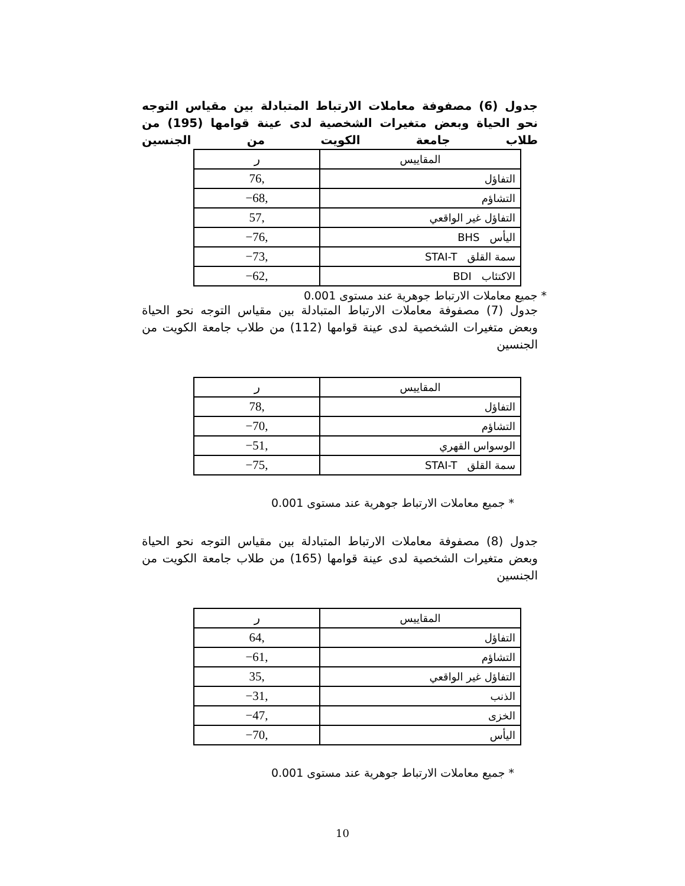جدول (6) مصفوفة معاملات الارتباط المتبادلة بين مقياس التوجه نحو الحياة وبعض متغيرات الشخصية لدى عينة قوامها (195) من طلاب جامعة الكويت من الجنسين
| المقاييس | ر |
| --- | --- |
| التفاؤل | ,76 |
| التشاؤم | ,68− |
| التفاؤل غير الواقعي | ,57 |
| اليأس BHS | ,76− |
| سمة القلق STAI-T | ,73− |
| الاكتئاب BDI | ,62− |
* جميع معاملات الارتباط جوهرية عند مستوى 0.001
جدول (7) مصفوفة معاملات الارتباط المتبادلة بين مقياس التوجه نحو الحياة وبعض متغيرات الشخصية لدى عينة قوامها (112) من طلاب جامعة الكويت من الجنسين
| المقاييس | ر |
| --- | --- |
| التفاؤل | ,78 |
| التشاؤم | ,70− |
| الوسواس القهري | ,51− |
| سمة القلق STAI-T | ,75− |
* جميع معاملات الارتباط جوهرية عند مستوى 0.001
جدول (8) مصفوفة معاملات الارتباط المتبادلة بين مقياس التوجه نحو الحياة وبعض متغيرات الشخصية لدى عينة قوامها (165) من طلاب جامعة الكويت من الجنسين
| المقاييس | ر |
| --- | --- |
| التفاؤل | ,64 |
| التشاؤم | ,61− |
| التفاؤل غير الواقعي | ,35 |
| الذنب | ,31− |
| الخزى | ,47− |
| اليأس | ,70− |
* جميع معاملات الارتباط جوهرية عند مستوى 0.001
10